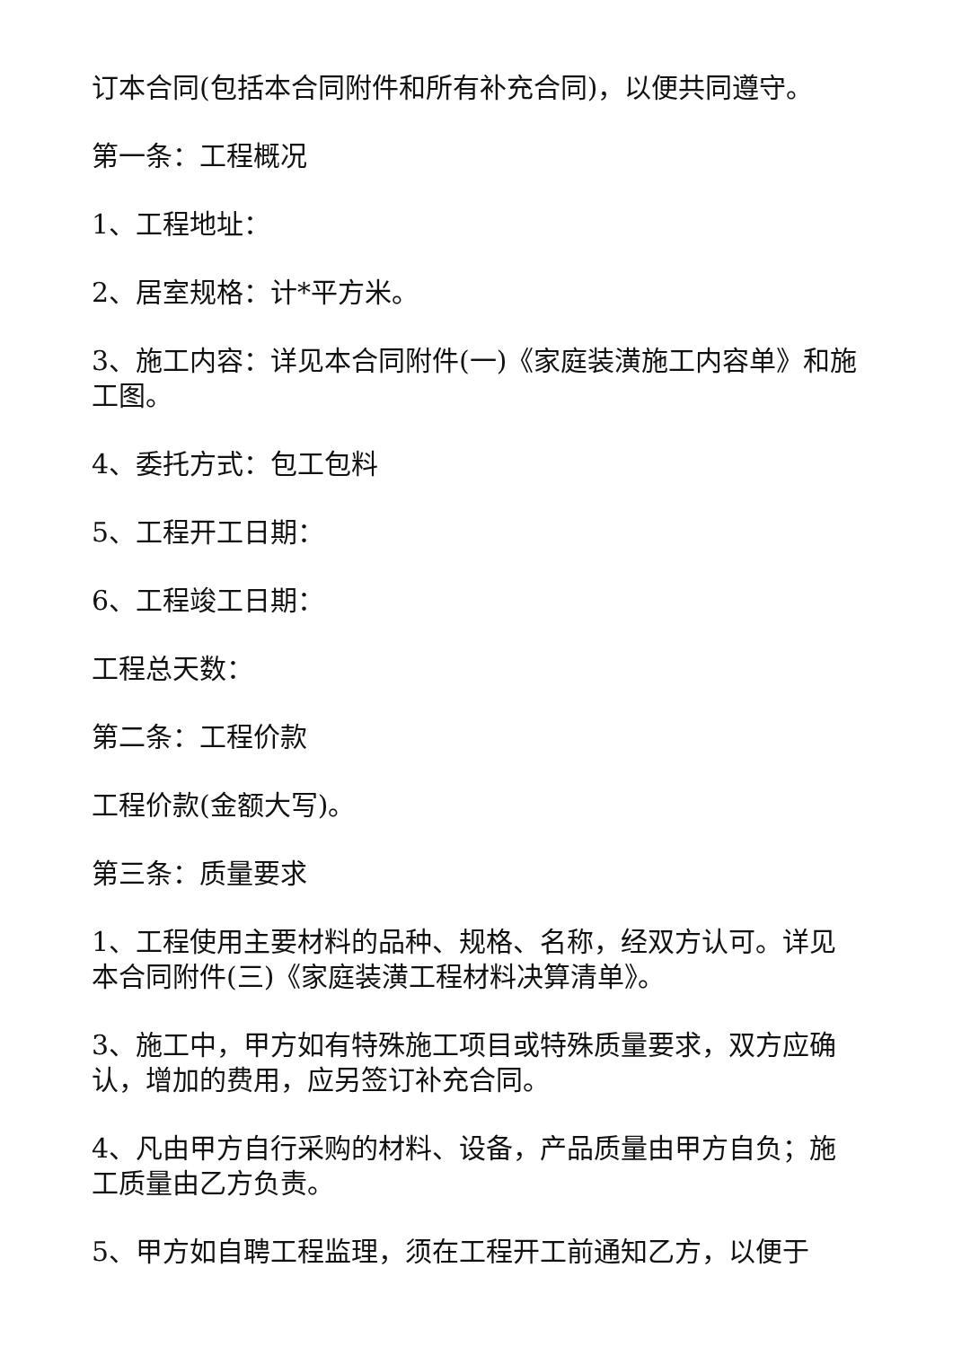订本合同(包括本合同附件和所有补充合同)，以便共同遵守。
第一条：工程概况
1、工程地址：
2、居室规格：计*平方米。
3、施工内容：详见本合同附件(一)《家庭装潢施工内容单》和施工图。
4、委托方式：包工包料
5、工程开工日期：
6、工程竣工日期：
工程总天数：
第二条：工程价款
工程价款(金额大写)。
第三条：质量要求
1、工程使用主要材料的品种、规格、名称，经双方认可。详见本合同附件(三)《家庭装潢工程材料决算清单》。
3、施工中，甲方如有特殊施工项目或特殊质量要求，双方应确认，增加的费用，应另签订补充合同。
4、凡由甲方自行采购的材料、设备，产品质量由甲方自负；施工质量由乙方负责。
5、甲方如自聘工程监理，须在工程开工前通知乙方，以便于